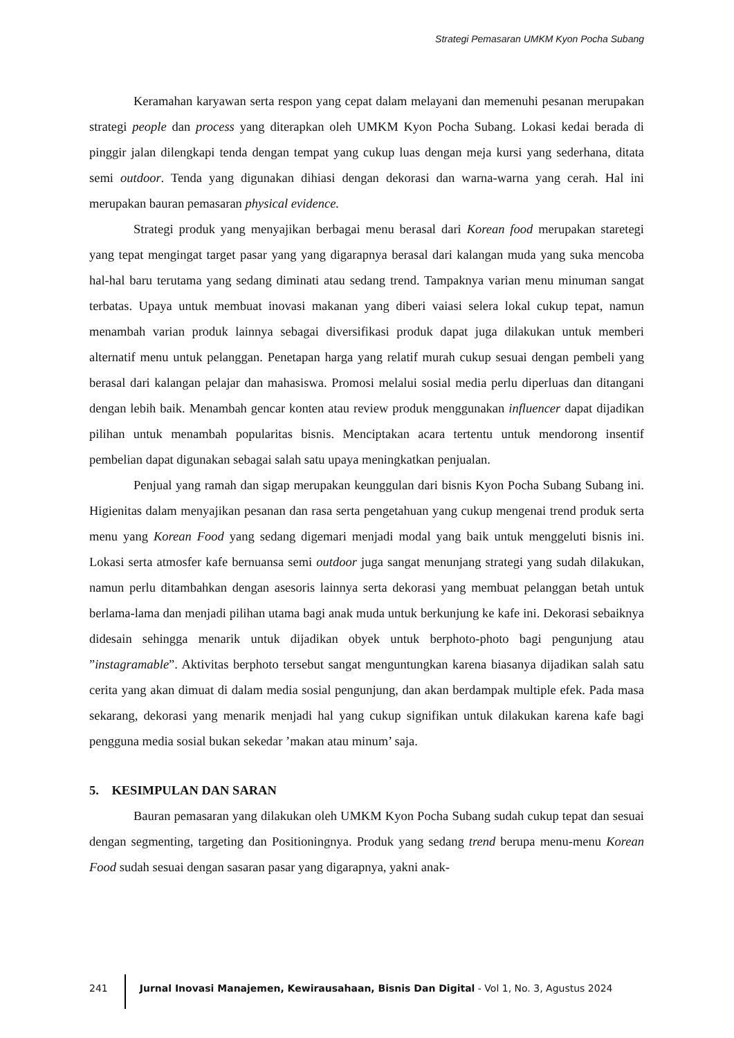Strategi Pemasaran UMKM Kyon Pocha Subang
Keramahan karyawan serta respon yang cepat dalam melayani dan memenuhi pesanan merupakan strategi people dan process yang diterapkan oleh UMKM Kyon Pocha Subang. Lokasi kedai berada di pinggir jalan dilengkapi tenda dengan tempat yang cukup luas dengan meja kursi yang sederhana, ditata semi outdoor. Tenda yang digunakan dihiasi dengan dekorasi dan warna-warna yang cerah. Hal ini merupakan bauran pemasaran physical evidence.
Strategi produk yang menyajikan berbagai menu berasal dari Korean food merupakan staretegi yang tepat mengingat target pasar yang yang digarapnya berasal dari kalangan muda yang suka mencoba hal-hal baru terutama yang sedang diminati atau sedang trend. Tampaknya varian menu minuman sangat terbatas. Upaya untuk membuat inovasi makanan yang diberi vaiasi selera lokal cukup tepat, namun menambah varian produk lainnya sebagai diversifikasi produk dapat juga dilakukan untuk memberi alternatif menu untuk pelanggan. Penetapan harga yang relatif murah cukup sesuai dengan pembeli yang berasal dari kalangan pelajar dan mahasiswa. Promosi melalui sosial media perlu diperluas dan ditangani dengan lebih baik. Menambah gencar konten atau review produk menggunakan influencer dapat dijadikan pilihan untuk menambah popularitas bisnis. Menciptakan acara tertentu untuk mendorong insentif pembelian dapat digunakan sebagai salah satu upaya meningkatkan penjualan.
Penjual yang ramah dan sigap merupakan keunggulan dari bisnis Kyon Pocha Subang Subang ini. Higienitas dalam menyajikan pesanan dan rasa serta pengetahuan yang cukup mengenai trend produk serta menu yang Korean Food yang sedang digemari menjadi modal yang baik untuk menggeluti bisnis ini. Lokasi serta atmosfer kafe bernuansa semi outdoor juga sangat menunjang strategi yang sudah dilakukan, namun perlu ditambahkan dengan asesoris lainnya serta dekorasi yang membuat pelanggan betah untuk berlama-lama dan menjadi pilihan utama bagi anak muda untuk berkunjung ke kafe ini. Dekorasi sebaiknya didesain sehingga menarik untuk dijadikan obyek untuk berphoto-photo bagi pengunjung atau ”instagramable”. Aktivitas berphoto tersebut sangat menguntungkan karena biasanya dijadikan salah satu cerita yang akan dimuat di dalam media sosial pengunjung, dan akan berdampak multiple efek. Pada masa sekarang, dekorasi yang menarik menjadi hal yang cukup signifikan untuk dilakukan karena kafe bagi pengguna media sosial bukan sekedar ’makan atau minum’ saja.
5. KESIMPULAN DAN SARAN
Bauran pemasaran yang dilakukan oleh UMKM Kyon Pocha Subang sudah cukup tepat dan sesuai dengan segmenting, targeting dan Positioningnya. Produk yang sedang trend berupa menu-menu Korean Food sudah sesuai dengan sasaran pasar yang digarapnya, yakni anak-
241 Jurnal Inovasi Manajemen, Kewirausahaan, Bisnis Dan Digital - Vol 1, No. 3, Agustus 2024